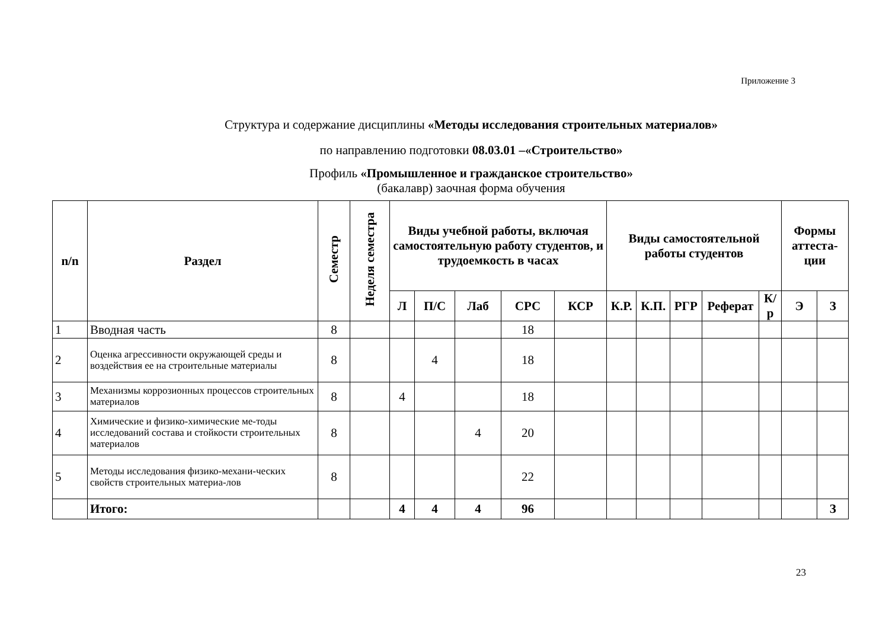Приложение 3
Структура и содержание дисциплины «Методы исследования строительных материалов»
по направлению подготовки 08.03.01 –«Строительство»
Профиль «Промышленное и гражданское строительство»
(бакалавр) заочная форма обучения
| n/n | Раздел | Семестр | Неделя семестра | Виды учебной работы, включая самостоятельную работу студентов, и трудоемкость в часах | | | | | Виды самостоятельной работы студентов | | | | | Формы аттеста-ции | |
| --- | --- | --- | --- | --- | --- | --- | --- | --- | --- | --- | --- | --- | --- | --- | --- |
| | | | | Л | П/С | Лаб | СРС | КСР | К.Р. | К.П. | РГР | Реферат | К/р | Э | З |
| 1 | Вводная часть | 8 | | | | | 18 | | | | | | | | |
| 2 | Оценка агрессивности окружающей среды и воздействия ее на строительные материалы | 8 | | | 4 | | 18 | | | | | | | | |
| 3 | Механизмы коррозионных процессов строительных материалов | 8 | | 4 | | | 18 | | | | | | | | |
| 4 | Химические и физико-химические ме-тоды исследований состава и стойкости строительных материалов | 8 | | | | 4 | 20 | | | | | | | | |
| 5 | Методы исследования физико-механи-ческих свойств строительных материа-лов | 8 | | | | | 22 | | | | | | | | |
| | Итого: | | | 4 | 4 | 4 | 96 | | | | | | | | З |
23